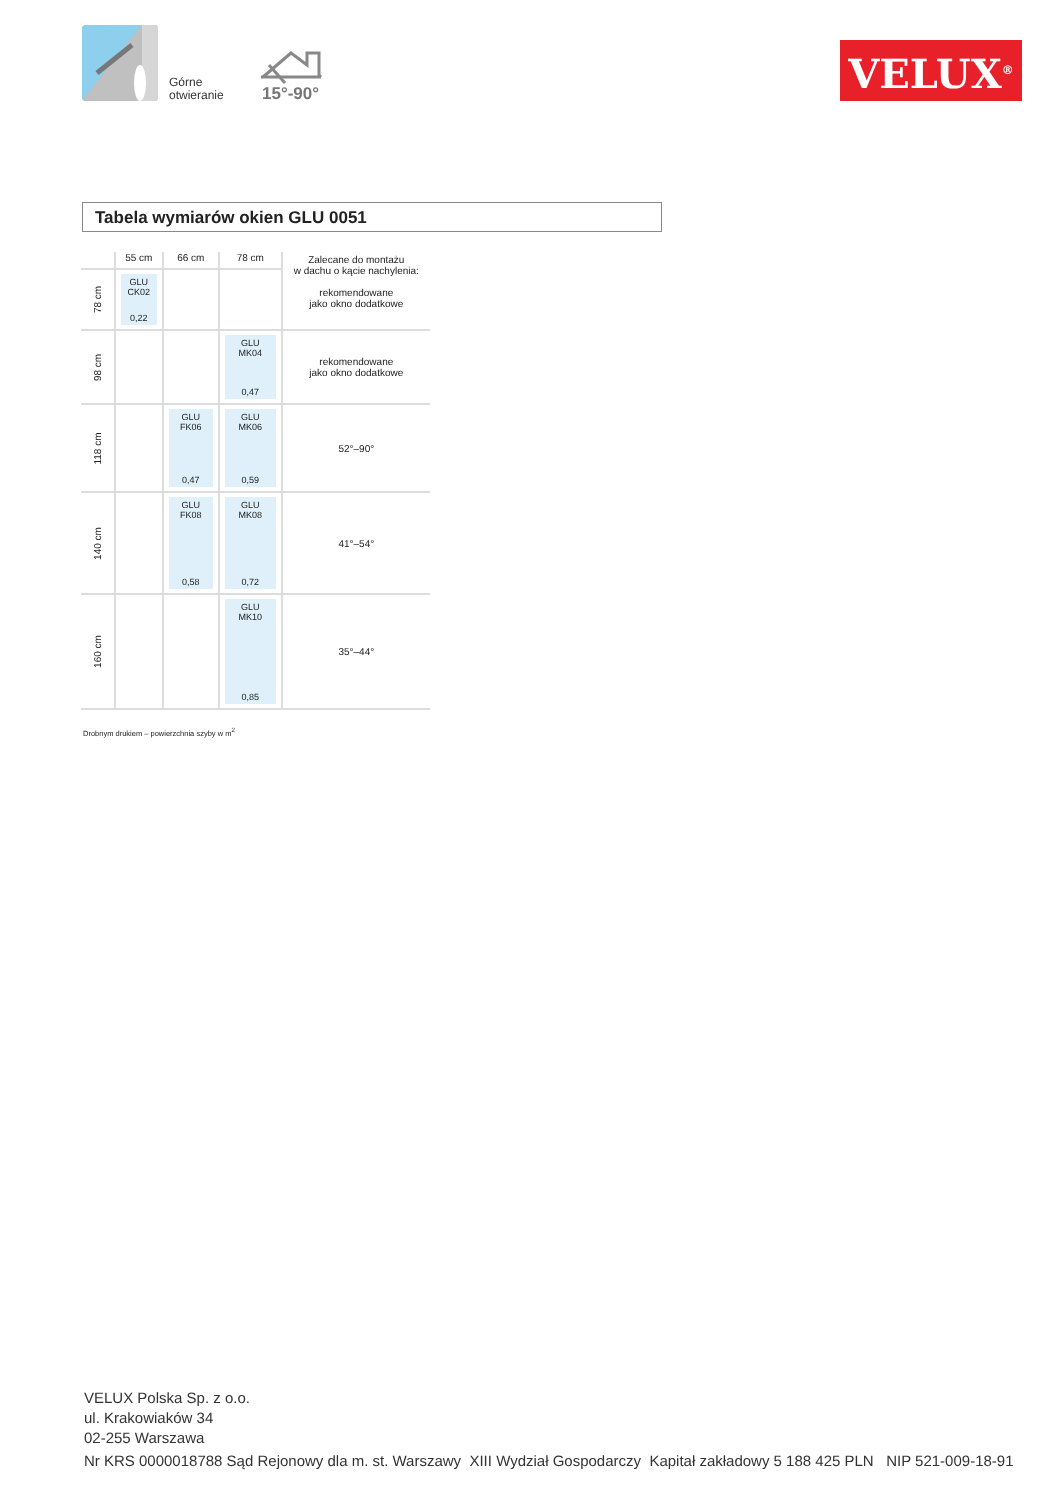Górne
otwieranie
15°-90°
VELUX<sup>®</sup>
Tabela wymiarów okien GLU 0051
| | 55 cm | 66 cm | 78 cm | Zalecane do montażu w dachu o kącie nachylenia: rekomendowane jako okno dodatkowe |
| --- | --- | --- | --- | --- |
| 78 cm | GLU CK02 0,22 | | | |
| 98 cm | | | GLU MK04 0,47 | rekomendowane jako okno dodatkowe |
| 118 cm | | GLU FK06 0,47 | GLU MK06 0,59 | 52°–90° |
| 140 cm | | GLU FK08 0,58 | GLU MK08 0,72 | 41°–54° |
| 160 cm | | | GLU MK10 0,85 | 35°–44° |
Drobnym drukiem – powierzchnia szyby w m<sup>2</sup>
VELUX Polska Sp. z o.o.
ul. Krakowiaków 34
02-255 Warszawa
Nr KRS 0000018788 Sąd Rejonowy dla m. st. Warszawy XIII Wydział Gospodarczy Kapitał zakładowy 5 188 425 PLN NIP 521-009-18-91